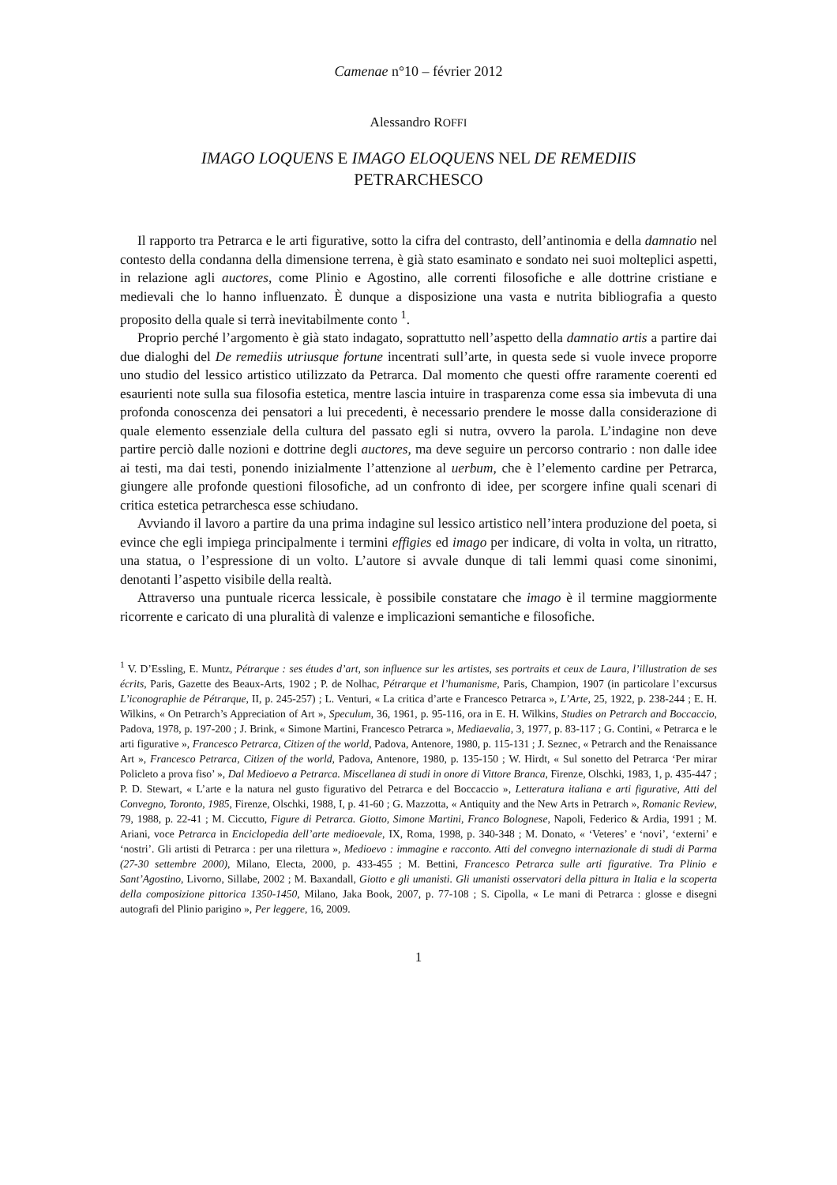Camenae n°10 – février 2012
Alessandro ROFFI
IMAGO LOQUENS E IMAGO ELOQUENS NEL DE REMEDIIS
PETRARCHESCO
Il rapporto tra Petrarca e le arti figurative, sotto la cifra del contrasto, dell’antinomia e della damnatio nel contesto della condanna della dimensione terrena, è già stato esaminato e sondato nei suoi molteplici aspetti, in relazione agli auctores, come Plinio e Agostino, alle correnti filosofiche e alle dottrine cristiane e medievali che lo hanno influenzato. È dunque a disposizione una vasta e nutrita bibliografia a questo proposito della quale si terrà inevitabilmente conto <sup>1</sup>.
Proprio perché l’argomento è già stato indagato, soprattutto nell’aspetto della damnatio artis a partire dai due dialoghi del De remediis utriusque fortune incentrati sull’arte, in questa sede si vuole invece proporre uno studio del lessico artistico utilizzato da Petrarca. Dal momento che questi offre raramente coerenti ed esaurienti note sulla sua filosofia estetica, mentre lascia intuire in trasparenza come essa sia imbevuta di una profonda conoscenza dei pensatori a lui precedenti, è necessario prendere le mosse dalla considerazione di quale elemento essenziale della cultura del passato egli si nutra, ovvero la parola. L’indagine non deve partire perciò dalle nozioni e dottrine degli auctores, ma deve seguire un percorso contrario : non dalle idee ai testi, ma dai testi, ponendo inizialmente l’attenzione al uerbum, che è l’elemento cardine per Petrarca, giungere alle profonde questioni filosofiche, ad un confronto di idee, per scorgere infine quali scenari di critica estetica petrarchesca esse schiudano.
Avviando il lavoro a partire da una prima indagine sul lessico artistico nell’intera produzione del poeta, si evince che egli impiega principalmente i termini effigies ed imago per indicare, di volta in volta, un ritratto, una statua, o l’espressione di un volto. L’autore si avvale dunque di tali lemmi quasi come sinonimi, denotanti l’aspetto visibile della realtà.
Attraverso una puntuale ricerca lessicale, è possibile constatare che imago è il termine maggiormente ricorrente e caricato di una pluralità di valenze e implicazioni semantiche e filosofiche.
<sup>1</sup> V. D’Essling, E. Muntz, Pétrarque : ses études d’art, son influence sur les artistes, ses portraits et ceux de Laura, l’illustration de ses écrits, Paris, Gazette des Beaux-Arts, 1902 ; P. de Nolhac, Pétrarque et l’humanisme, Paris, Champion, 1907 (in particolare l’excursus L’iconographie de Pétrarque, II, p. 245-257) ; L. Venturi, « La critica d’arte e Francesco Petrarca », L’Arte, 25, 1922, p. 238-244 ; E. H. Wilkins, « On Petrarch’s Appreciation of Art », Speculum, 36, 1961, p. 95-116, ora in E. H. Wilkins, Studies on Petrarch and Boccaccio, Padova, 1978, p. 197-200 ; J. Brink, « Simone Martini, Francesco Petrarca », Mediaevalia, 3, 1977, p. 83-117 ; G. Contini, « Petrarca e le arti figurative », Francesco Petrarca, Citizen of the world, Padova, Antenore, 1980, p. 115-131 ; J. Seznec, « Petrarch and the Renaissance Art », Francesco Petrarca, Citizen of the world, Padova, Antenore, 1980, p. 135-150 ; W. Hirdt, « Sul sonetto del Petrarca ‘Per mirar Policleto a prova fiso’ », Dal Medioevo a Petrarca. Miscellanea di studi in onore di Vittore Branca, Firenze, Olschki, 1983, 1, p. 435-447 ; P. D. Stewart, « L’arte e la natura nel gusto figurativo del Petrarca e del Boccaccio », Letteratura italiana e arti figurative, Atti del Convegno, Toronto, 1985, Firenze, Olschki, 1988, I, p. 41-60 ; G. Mazzotta, « Antiquity and the New Arts in Petrarch », Romanic Review, 79, 1988, p. 22-41 ; M. Ciccutto, Figure di Petrarca. Giotto, Simone Martini, Franco Bolognese, Napoli, Federico & Ardia, 1991 ; M. Ariani, voce Petrarca in Enciclopedia dell’arte medioevale, IX, Roma, 1998, p. 340-348 ; M. Donato, « ‘Veteres’ e ‘novi’, ‘externi’ e ‘nostri’. Gli artisti di Petrarca : per una rilettura », Medioevo : immagine e racconto. Atti del convegno internazionale di studi di Parma (27-30 settembre 2000), Milano, Electa, 2000, p. 433-455 ; M. Bettini, Francesco Petrarca sulle arti figurative. Tra Plinio e Sant’Agostino, Livorno, Sillabe, 2002 ; M. Baxandall, Giotto e gli umanisti. Gli umanisti osservatori della pittura in Italia e la scoperta della composizione pittorica 1350-1450, Milano, Jaka Book, 2007, p. 77-108 ; S. Cipolla, « Le mani di Petrarca : glosse e disegni autografi del Plinio parigino », Per leggere, 16, 2009.
1